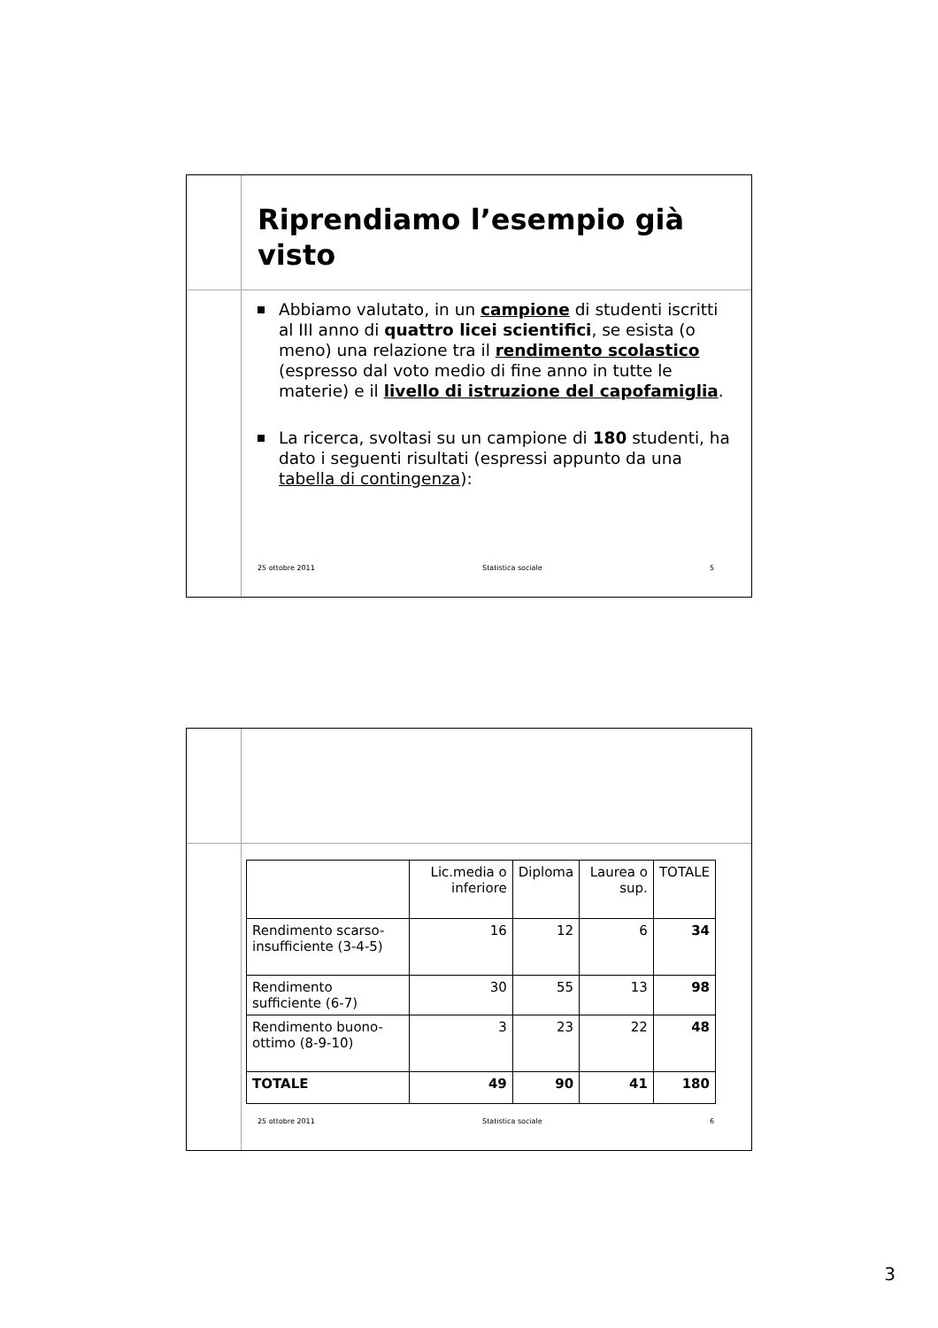Riprendiamo l’esempio già visto
Abbiamo valutato, in un campione di studenti iscritti al III anno di quattro licei scientifici, se esista (o meno) una relazione tra il rendimento scolastico (espresso dal voto medio di fine anno in tutte le materie) e il livello di istruzione del capofamiglia.
La ricerca, svoltasi su un campione di 180 studenti, ha dato i seguenti risultati (espressi appunto da una tabella di contingenza):
25 ottobre 2011 Statistica sociale 5
| | Lic.media o inferiore | Diploma | Laurea o sup. | TOTALE |
| --- | --- | --- | --- | --- |
| Rendimento scarso-insufficiente (3-4-5) | 16 | 12 | 6 | 34 |
| Rendimento sufficiente (6-7) | 30 | 55 | 13 | 98 |
| Rendimento buono-ottimo (8-9-10) | 3 | 23 | 22 | 48 |
| TOTALE | 49 | 90 | 41 | 180 |
25 ottobre 2011 Statistica sociale 6
3